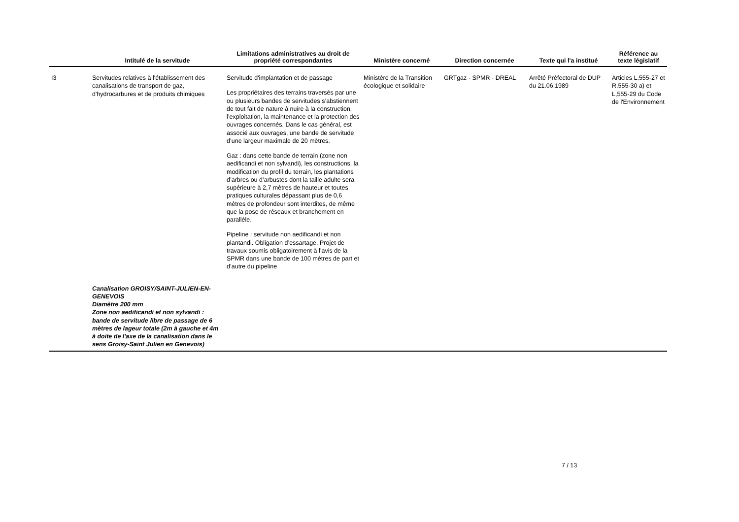| | Intitulé de la servitude | Limitations administratives au droit de propriété correspondantes | Ministère concerné | Direction concernée | Texte qui l'a institué | Référence au texte législatif |
| --- | --- | --- | --- | --- | --- | --- |
| I3 | Servitudes relatives à l'établissement des canalisations de transport de gaz, d'hydrocarbures et de produits chimiques | Servitude d'implantation et de passage Les propriétaires des terrains traversés par une ou plusieurs bandes de servitudes s’abstiennent de tout fait de nature à nuire à la construction, l’exploitation, la maintenance et la protection des ouvrages concernés. Dans le cas général, est associé aux ouvrages, une bande de servitude d’une largeur maximale de 20 mètres. Gaz : dans cette bande de terrain (zone non aedificandi et non sylvandi), les constructions, la modification du profil du terrain, les plantations d’arbres ou d’arbustes dont la taille adulte sera supérieure à 2,7 mètres de hauteur et toutes pratiques culturales dépassant plus de 0,6 mètres de profondeur sont interdites, de même que la pose de réseaux et branchement en parallèle. Pipeline : servitude non aedificandi et non plantandi. Obligation d’essartage. Projet de travaux soumis obligatoirement à l’avis de la SPMR dans une bande de 100 mètres de part et d’autre du pipeline | Ministère de la Transition écologique et solidaire | GRTgaz - SPMR - DREAL | Arrêté Préfectoral de DUP du 21.06.1989 | Articles L.555-27 et R.555-30 a) et L,555-29 du Code de l'Environnement |
| | Canalisation GROISY/SAINT-JULIEN-EN-GENEVOIS Diamètre 200 mm Zone non aedificandi et non sylvandi : bande de servitude libre de passage de 6 mètres de lageur totale (2m à gauche et 4m à doite de l'axe de la canalisation dans le sens Groisy-Saint Julien en Genevois) | | | | | |
7 / 13